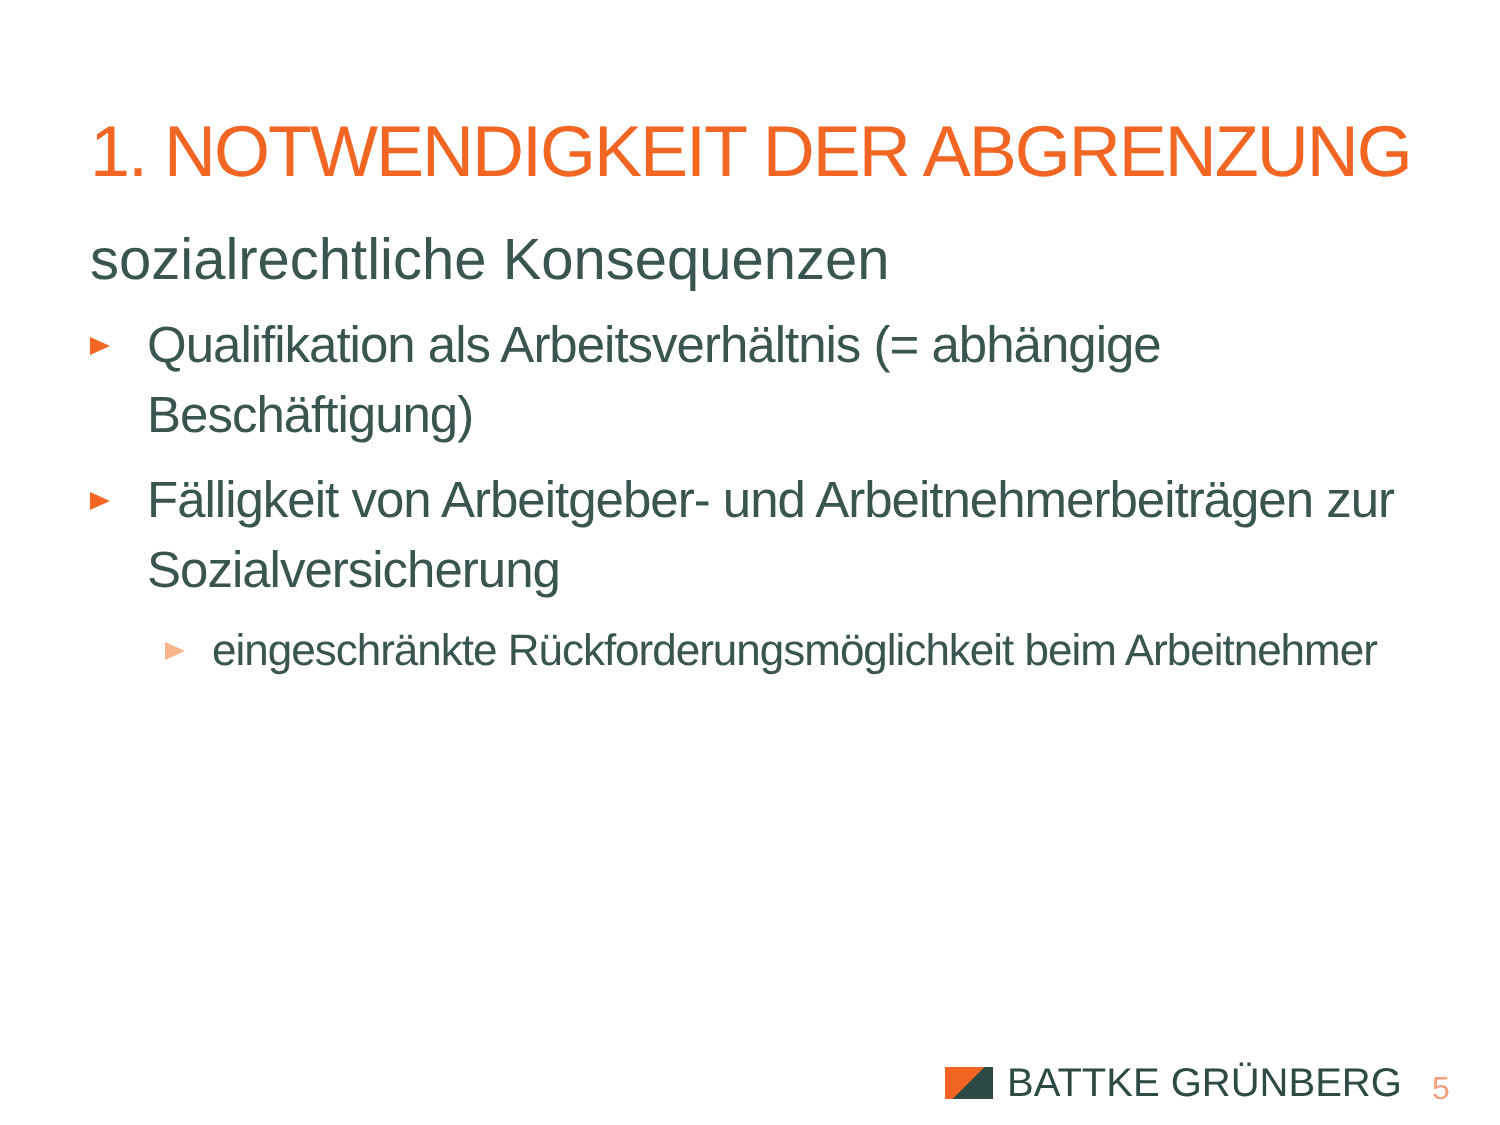1. NOTWENDIGKEIT DER ABGRENZUNG
sozialrechtliche Konsequenzen
Qualifikation als Arbeitsverhältnis (= abhängige Beschäftigung)
Fälligkeit von Arbeitgeber- und Arbeitnehmerbeiträgen zur Sozialversicherung
eingeschränkte Rückforderungsmöglichkeit beim Arbeitnehmer
BATTKE GRÜNBERG 5